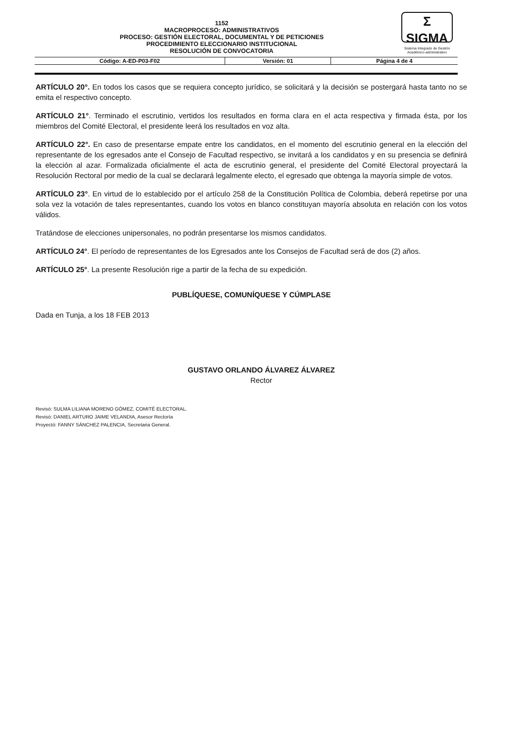1152
MACROPROCESO: ADMINISTRATIVOS
PROCESO: GESTIÓN ELECTORAL, DOCUMENTAL Y DE PETICIONES
PROCEDIMIENTO ELECCIONARIO INSTITUCIONAL
RESOLUCIÓN DE CONVOCATORIA
Σ SIGMA
Sistema Integrado de Gestión Académico-administrativo
| Código: A-ED-P03-F02 | Versión: 01 | Página 4 de 4 |
ARTÍCULO 20°. En todos los casos que se requiera concepto jurídico, se solicitará y la decisión se postergará hasta tanto no se emita el respectivo concepto.
ARTÍCULO 21°. Terminado el escrutinio, vertidos los resultados en forma clara en el acta respectiva y firmada ésta, por los miembros del Comité Electoral, el presidente leerá los resultados en voz alta.
ARTÍCULO 22°. En caso de presentarse empate entre los candidatos, en el momento del escrutinio general en la elección del representante de los egresados ante el Consejo de Facultad respectivo, se invitará a los candidatos y en su presencia se definirá la elección al azar. Formalizada oficialmente el acta de escrutinio general, el presidente del Comité Electoral proyectará la Resolución Rectoral por medio de la cual se declarará legalmente electo, el egresado que obtenga la mayoría simple de votos.
ARTÍCULO 23°. En virtud de lo establecido por el artículo 258 de la Constitución Política de Colombia, deberá repetirse por una sola vez la votación de tales representantes, cuando los votos en blanco constituyan mayoría absoluta en relación con los votos válidos.
Tratándose de elecciones unipersonales, no podrán presentarse los mismos candidatos.
ARTÍCULO 24°. El período de representantes de los Egresados ante los Consejos de Facultad será de dos (2) años.
ARTÍCULO 25°. La presente Resolución rige a partir de la fecha de su expedición.
PUBLÍQUESE, COMUNÍQUESE Y CÚMPLASE
Dada en Tunja, a los 18 FEB 2013
GUSTAVO ORLANDO ÁLVAREZ ÁLVAREZ
Rector
Revisó: SULMA LILIANA MORENO GÓMEZ, COMITÉ ELECTORAL.
Revisó: DANIEL ARTURO JAIME VELANDIA, Asesor Rectoría
Proyectó: FANNY SÁNCHEZ PALENCIA, Secretaria General.